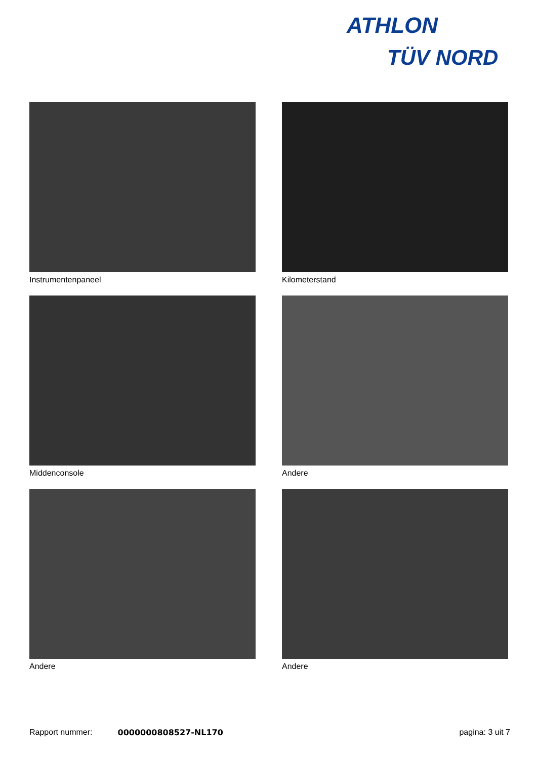ATHLON
TÜV NORD
Instrumentenpaneel
Kilometerstand
Middenconsole
Andere
Andere
Andere
Rapport nummer: 0000000808527-NL170 pagina: 3 uit 7